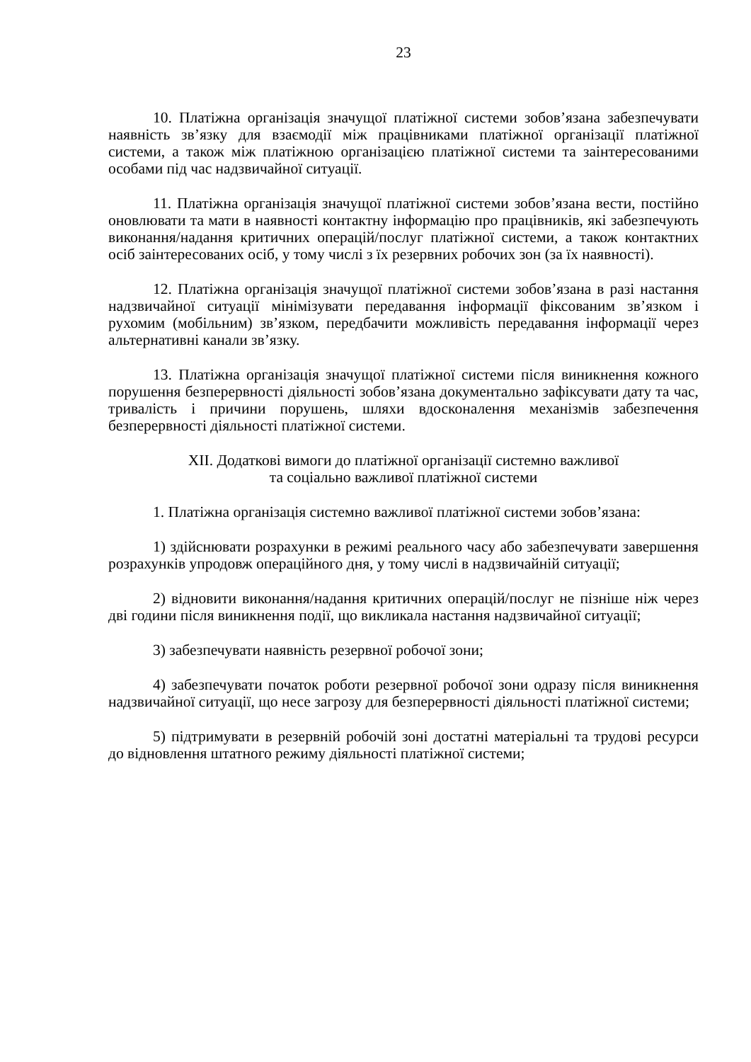23
10. Платіжна організація значущої платіжної системи зобов’язана забезпечувати наявність зв’язку для взаємодії між працівниками платіжної організації платіжної системи, а також між платіжною організацією платіжної системи та заінтересованими особами під час надзвичайної ситуації.
11. Платіжна організація значущої платіжної системи зобов’язана вести, постійно оновлювати та мати в наявності контактну інформацію про працівників, які забезпечують виконання/надання критичних операцій/послуг платіжної системи, а також контактних осіб заінтересованих осіб, у тому числі з їх резервних робочих зон (за їх наявності).
12. Платіжна організація значущої платіжної системи зобов’язана в разі настання надзвичайної ситуації мінімізувати передавання інформації фіксованим зв’язком і рухомим (мобільним) зв’язком, передбачити можливість передавання інформації через альтернативні канали зв’язку.
13. Платіжна організація значущої платіжної системи після виникнення кожного порушення безперервності діяльності зобов’язана документально зафіксувати дату та час, тривалість і причини порушень, шляхи вдосконалення механізмів забезпечення безперервності діяльності платіжної системи.
XII. Додаткові вимоги до платіжної організації системно важливої
та соціально важливої платіжної системи
1. Платіжна організація системно важливої платіжної системи зобов’язана:
1) здійснювати розрахунки в режимі реального часу або забезпечувати завершення розрахунків упродовж операційного дня, у тому числі в надзвичайній ситуації;
2) відновити виконання/надання критичних операцій/послуг не пізніше ніж через дві години після виникнення події, що викликала настання надзвичайної ситуації;
3) забезпечувати наявність резервної робочої зони;
4) забезпечувати початок роботи резервної робочої зони одразу після виникнення надзвичайної ситуації, що несе загрозу для безперервності діяльності платіжної системи;
5) підтримувати в резервній робочій зоні достатні матеріальні та трудові ресурси до відновлення штатного режиму діяльності платіжної системи;